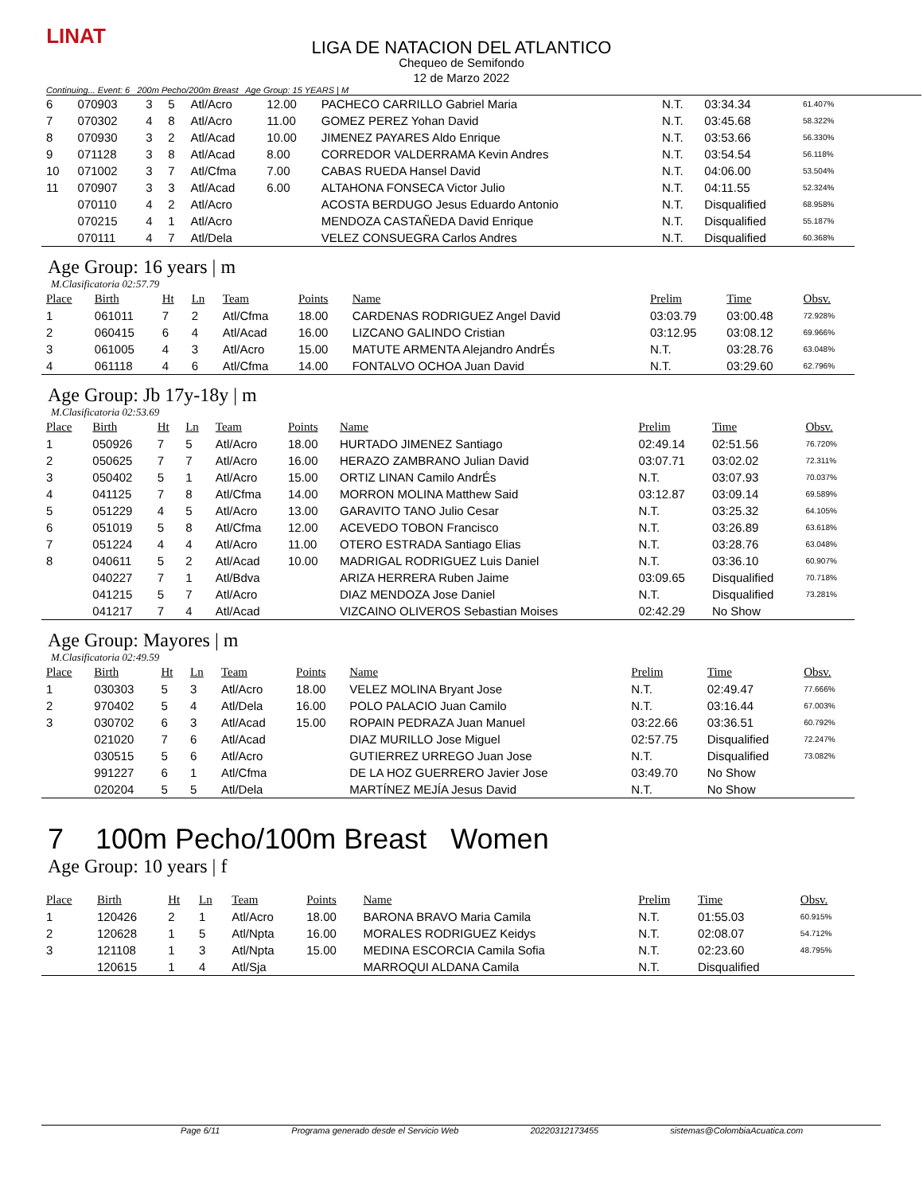LINAT
LIGA DE NATACION DEL ATLANTICO
Chequeo de Semifondo
12 de Marzo 2022
Continuing... Event: 6 200m Pecho/200m Breast Age Group: 15 YEARS | M
| 6 | 070903 | 3 | 5 | Atl/Acro | 12.00 | PACHECO CARRILLO Gabriel Maria | N.T. | 03:34.34 | 61.407% |
| 7 | 070302 | 4 | 8 | Atl/Acro | 11.00 | GOMEZ PEREZ Yohan David | N.T. | 03:45.68 | 58.322% |
| 8 | 070930 | 3 | 2 | Atl/Acad | 10.00 | JIMENEZ PAYARES Aldo Enrique | N.T. | 03:53.66 | 56.330% |
| 9 | 071128 | 3 | 8 | Atl/Acad | 8.00 | CORREDOR VALDERRAMA Kevin Andres | N.T. | 03:54.54 | 56.118% |
| 10 | 071002 | 3 | 7 | Atl/Cfma | 7.00 | CABAS RUEDA Hansel David | N.T. | 04:06.00 | 53.504% |
| 11 | 070907 | 3 | 3 | Atl/Acad | 6.00 | ALTAHONA FONSECA Victor Julio | N.T. | 04:11.55 | 52.324% |
| | 070110 | 4 | 2 | Atl/Acro | | ACOSTA BERDUGO Jesus Eduardo Antonio | N.T. | Disqualified | 68.958% |
| | 070215 | 4 | 1 | Atl/Acro | | MENDOZA CASTAÑEDA David Enrique | N.T. | Disqualified | 55.187% |
| | 070111 | 4 | 7 | Atl/Dela | | VELEZ CONSUEGRA Carlos Andres | N.T. | Disqualified | 60.368% |
Age Group: 16 years | m
M.Clasificatoria 02:57.79
| Place | Birth | Ht | Ln | Team | Points | Name | Prelim | Time | Obsv. |
| --- | --- | --- | --- | --- | --- | --- | --- | --- | --- |
| 1 | 061011 | 7 | 2 | Atl/Cfma | 18.00 | CARDENAS RODRIGUEZ Angel David | 03:03.79 | 03:00.48 | 72.928% |
| 2 | 060415 | 6 | 4 | Atl/Acad | 16.00 | LIZCANO GALINDO Cristian | 03:12.95 | 03:08.12 | 69.966% |
| 3 | 061005 | 4 | 3 | Atl/Acro | 15.00 | MATUTE ARMENTA Alejandro AndrÉs | N.T. | 03:28.76 | 63.048% |
| 4 | 061118 | 4 | 6 | Atl/Cfma | 14.00 | FONTALVO OCHOA Juan David | N.T. | 03:29.60 | 62.796% |
Age Group: Jb 17y-18y | m
M.Clasificatoria 02:53.69
| Place | Birth | Ht | Ln | Team | Points | Name | Prelim | Time | Obsv. |
| --- | --- | --- | --- | --- | --- | --- | --- | --- | --- |
| 1 | 050926 | 7 | 5 | Atl/Acro | 18.00 | HURTADO JIMENEZ Santiago | 02:49.14 | 02:51.56 | 76.720% |
| 2 | 050625 | 7 | 7 | Atl/Acro | 16.00 | HERAZO ZAMBRANO Julian David | 03:07.71 | 03:02.02 | 72.311% |
| 3 | 050402 | 5 | 1 | Atl/Acro | 15.00 | ORTIZ LINAN Camilo AndrÉs | N.T. | 03:07.93 | 70.037% |
| 4 | 041125 | 7 | 8 | Atl/Cfma | 14.00 | MORRON MOLINA Matthew Said | 03:12.87 | 03:09.14 | 69.589% |
| 5 | 051229 | 4 | 5 | Atl/Acro | 13.00 | GARAVITO TANO Julio Cesar | N.T. | 03:25.32 | 64.105% |
| 6 | 051019 | 5 | 8 | Atl/Cfma | 12.00 | ACEVEDO TOBON Francisco | N.T. | 03:26.89 | 63.618% |
| 7 | 051224 | 4 | 4 | Atl/Acro | 11.00 | OTERO ESTRADA Santiago Elias | N.T. | 03:28.76 | 63.048% |
| 8 | 040611 | 5 | 2 | Atl/Acad | 10.00 | MADRIGAL RODRIGUEZ Luis Daniel | N.T. | 03:36.10 | 60.907% |
| | 040227 | 7 | 1 | Atl/Bdva | | ARIZA HERRERA Ruben Jaime | 03:09.65 | Disqualified | 70.718% |
| | 041215 | 5 | 7 | Atl/Acro | | DIAZ MENDOZA Jose Daniel | N.T. | Disqualified | 73.281% |
| | 041217 | 7 | 4 | Atl/Acad | | VIZCAINO OLIVEROS Sebastian Moises | 02:42.29 | No Show | |
Age Group: Mayores | m
M.Clasificatoria 02:49.59
| Place | Birth | Ht | Ln | Team | Points | Name | Prelim | Time | Obsv. |
| --- | --- | --- | --- | --- | --- | --- | --- | --- | --- |
| 1 | 030303 | 5 | 3 | Atl/Acro | 18.00 | VELEZ MOLINA Bryant Jose | N.T. | 02:49.47 | 77.666% |
| 2 | 970402 | 5 | 4 | Atl/Dela | 16.00 | POLO PALACIO Juan Camilo | N.T. | 03:16.44 | 67.003% |
| 3 | 030702 | 6 | 3 | Atl/Acad | 15.00 | ROPAIN PEDRAZA Juan Manuel | 03:22.66 | 03:36.51 | 60.792% |
| | 021020 | 7 | 6 | Atl/Acad | | DIAZ MURILLO Jose Miguel | 02:57.75 | Disqualified | 72.247% |
| | 030515 | 5 | 6 | Atl/Acro | | GUTIERREZ URREGO Juan Jose | N.T. | Disqualified | 73.082% |
| | 991227 | 6 | 1 | Atl/Cfma | | DE LA HOZ GUERRERO Javier Jose | 03:49.70 | No Show | |
| | 020204 | 5 | 5 | Atl/Dela | | MARTÍNEZ MEJÍA Jesus David | N.T. | No Show | |
7 100m Pecho/100m Breast Women
Age Group: 10 years | f
| Place | Birth | Ht | Ln | Team | Points | Name | Prelim | Time | Obsv. |
| --- | --- | --- | --- | --- | --- | --- | --- | --- | --- |
| 1 | 120426 | 2 | 1 | Atl/Acro | 18.00 | BARONA BRAVO Maria Camila | N.T. | 01:55.03 | 60.915% |
| 2 | 120628 | 1 | 5 | Atl/Npta | 16.00 | MORALES RODRIGUEZ Keidys | N.T. | 02:08.07 | 54.712% |
| 3 | 121108 | 1 | 3 | Atl/Npta | 15.00 | MEDINA ESCORCIA Camila Sofia | N.T. | 02:23.60 | 48.795% |
| | 120615 | 1 | 4 | Atl/Sja | | MARROQUI ALDANA Camila | N.T. | Disqualified | |
Page 6/11 Programa generado desde el Servicio Web 20220312173455 sistemas@ColombiaAcuatica.com